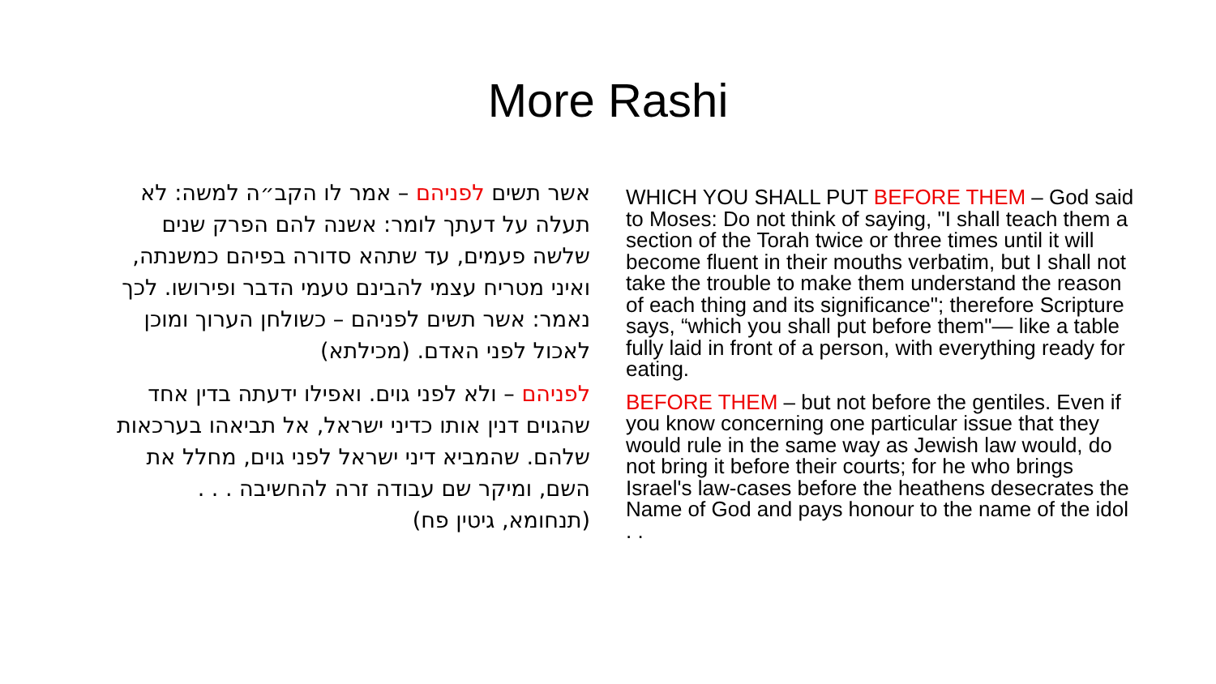More Rashi
אשר תשים לפניהם – אמר לו הקב״ה למשה: לא תעלה על דעתך לומר: אשנה להם הפרק שנים שלשה פעמים, עד שתהא סדורה בפיהם כמשנתה, ואיני מטריח עצמי להבינם טעמי הדבר ופירושו. לכך נאמר: אשר תשים לפניהם – כשולחן הערוך ומוכן לאכול לפני האדם. (מכילתא)
לפניהם – ולא לפני גוים. ואפילו ידעתה בדין אחד שהגוים דנין אותו כדיני ישראל, אל תביאהו בערכאות שלהם. שהמביא דיני ישראל לפני גוים, מחלל את השם, ומיקר שם עבודה זרה להחשיבה . . . (תנחומא, גיטין פח)
WHICH YOU SHALL PUT BEFORE THEM – God said to Moses: Do not think of saying, "I shall teach them a section of the Torah twice or three times until it will become fluent in their mouths verbatim, but I shall not take the trouble to make them understand the reason of each thing and its significance"; therefore Scripture says, “which you shall put before them"— like a table fully laid in front of a person, with everything ready for eating.
BEFORE THEM – but not before the gentiles. Even if you know concerning one particular issue that they would rule in the same way as Jewish law would, do not bring it before their courts; for he who brings Israel's law-cases before the heathens desecrates the Name of God and pays honour to the name of the idol . .